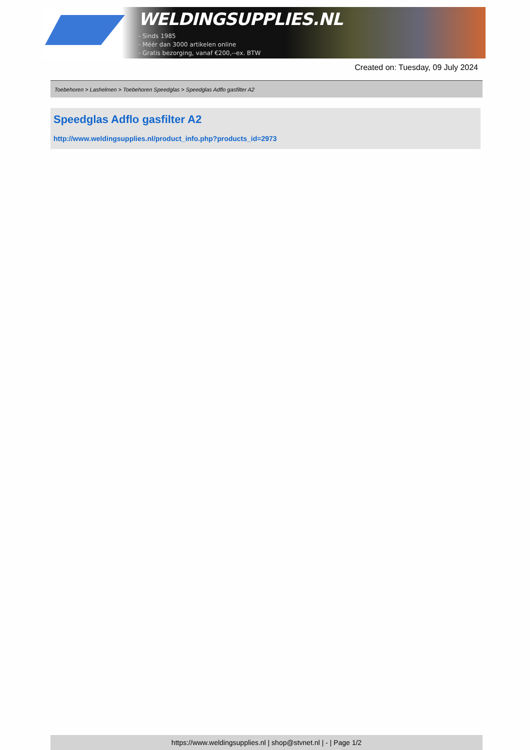WELDINGSUPPLIES.NL
- Sinds 1985
- Méér dan 3000 artikelen online
- Gratis bezorging, vanaf €200,--ex. BTW
Created on: Tuesday, 09 July 2024
Toebehoren > Lashelmen > Toebehoren Speedglas > Speedglas Adflo gasfilter A2
Speedglas Adflo gasfilter A2
http://www.weldingsupplies.nl/product_info.php?products_id=2973
https://www.weldingsupplies.nl | shop@stvnet.nl | - | Page 1/2